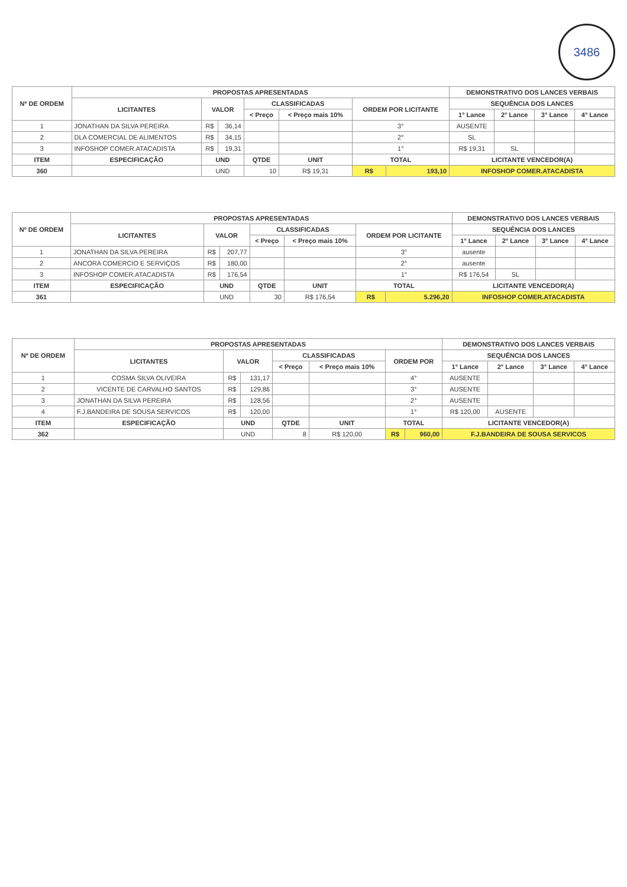3486
| Nº DE ORDEM | PROPOSTAS APRESENTADAS | | | | | | | DEMONSTRATIVO DOS LANCES VERBAIS | | | |
| --- | --- | --- | --- | --- | --- | --- | --- | --- | --- | --- | --- |
| | LICITANTES | VALOR | | CLASSIFICADAS | | ORDEM POR LICITANTE | | SEQUÊNCIA DOS LANCES | | | |
| | | | | < Preço | < Preço mais 10% | | | 1° Lance | 2° Lance | 3° Lance | 4° Lance |
| 1 | JONATHAN DA SILVA PEREIRA | R$ | 36,14 | | | 3° | | AUSENTE | | | |
| 2 | DLA COMERCIAL DE ALIMENTOS | R$ | 34,15 | | | 2° | | SL | | | |
| 3 | INFOSHOP COMER.ATACADISTA | R$ | 19,31 | | | 1° | | R$ 19,31 | SL | | |
| ITEM | ESPECIFICAÇÃO | UND | | QTDE | UNIT | TOTAL | | LICITANTE VENCEDOR(A) | | | |
| 360 | | UND | | 10 | R$ 19,31 | R$ | 193,10 | INFOSHOP COMER.ATACADISTA | | | |
| Nº DE ORDEM | PROPOSTAS APRESENTADAS | | | | | | | DEMONSTRATIVO DOS LANCES VERBAIS | | | |
| --- | --- | --- | --- | --- | --- | --- | --- | --- | --- | --- | --- |
| | LICITANTES | VALOR | | CLASSIFICADAS | | ORDEM POR LICITANTE | | SEQUÊNCIA DOS LANCES | | | |
| | | | | < Preço | < Preço mais 10% | | | 1° Lance | 2° Lance | 3° Lance | 4° Lance |
| 1 | JONATHAN DA SILVA PEREIRA | R$ | 207,77 | | | 3° | | ausente | | | |
| 2 | ANCORA COMERCIO E SERVIÇOS | R$ | 180,00 | | | 2° | | ausente | | | |
| 3 | INFOSHOP COMER.ATACADISTA | R$ | 176,54 | | | 1° | | R$ 176,54 | SL | | |
| ITEM | ESPECIFICAÇÃO | UND | | QTDE | UNIT | TOTAL | | LICITANTE VENCEDOR(A) | | | |
| 361 | | UND | | 30 | R$ 176,54 | R$ | 5.296,20 | INFOSHOP COMER.ATACADISTA | | | |
| Nº DE ORDEM | PROPOSTAS APRESENTADAS | | | | | | | DEMONSTRATIVO DOS LANCES VERBAIS | | | |
| --- | --- | --- | --- | --- | --- | --- | --- | --- | --- | --- | --- |
| | LICITANTES | VALOR | | CLASSIFICADAS | | ORDEM POR | | SEQUÊNCIA DOS LANCES | | | |
| | | | | < Preço | < Preço mais 10% | | | 1° Lance | 2° Lance | 3° Lance | 4° Lance |
| 1 | COSMA SILVA OLIVEIRA | R$ | 131,17 | | | 4° | | AUSENTE | | | |
| 2 | VICENTE DE CARVALHO SANTOS | R$ | 129,86 | | | 3° | | AUSENTE | | | |
| 3 | JONATHAN DA SILVA PEREIRA | R$ | 128,56 | | | 2° | | AUSENTE | | | |
| 4 | F.J.BANDEIRA DE SOUSA SERVICOS | R$ | 120,00 | | | 1° | | R$ 120,00 | AUSENTE | | |
| ITEM | ESPECIFICAÇÃO | UND | | QTDE | UNIT | TOTAL | | LICITANTE VENCEDOR(A) | | | |
| 362 | | UND | | 8 | R$ 120,00 | R$ | 960,00 | F.J.BANDEIRA DE SOUSA SERVICOS | | | |